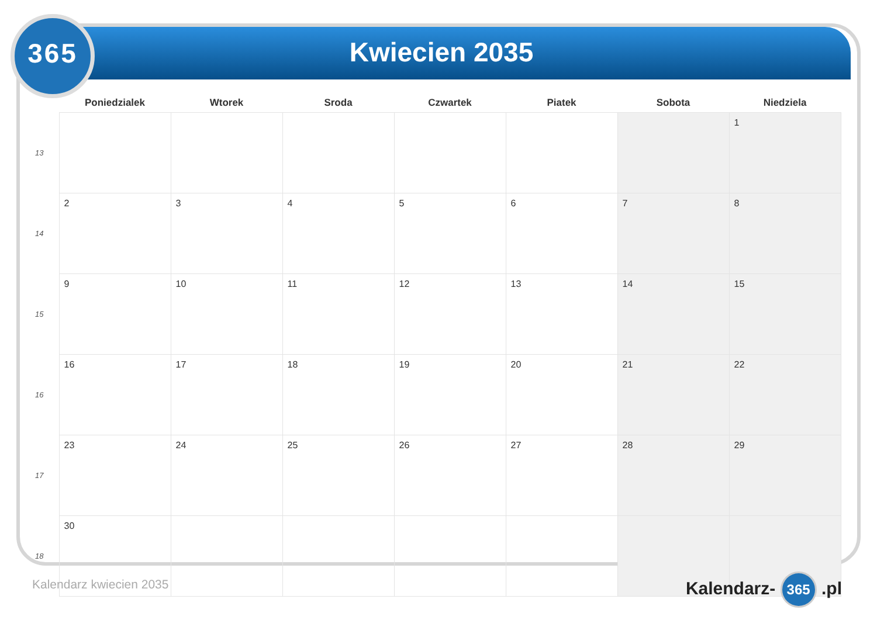365 Kwiecien 2035
| | Poniedzialek | Wtorek | Sroda | Czwartek | Piatek | Sobota | Niedziela |
| --- | --- | --- | --- | --- | --- | --- | --- |
| 13 | | | | | | | 1 |
| 14 | 2 | 3 | 4 | 5 | 6 | 7 | 8 |
| 15 | 9 | 10 | 11 | 12 | 13 | 14 | 15 |
| 16 | 16 | 17 | 18 | 19 | 20 | 21 | 22 |
| 17 | 23 | 24 | 25 | 26 | 27 | 28 | 29 |
| 18 | 30 | | | | | | |
Kalendarz kwiecien 2035 Kalendarz- 365 .pl